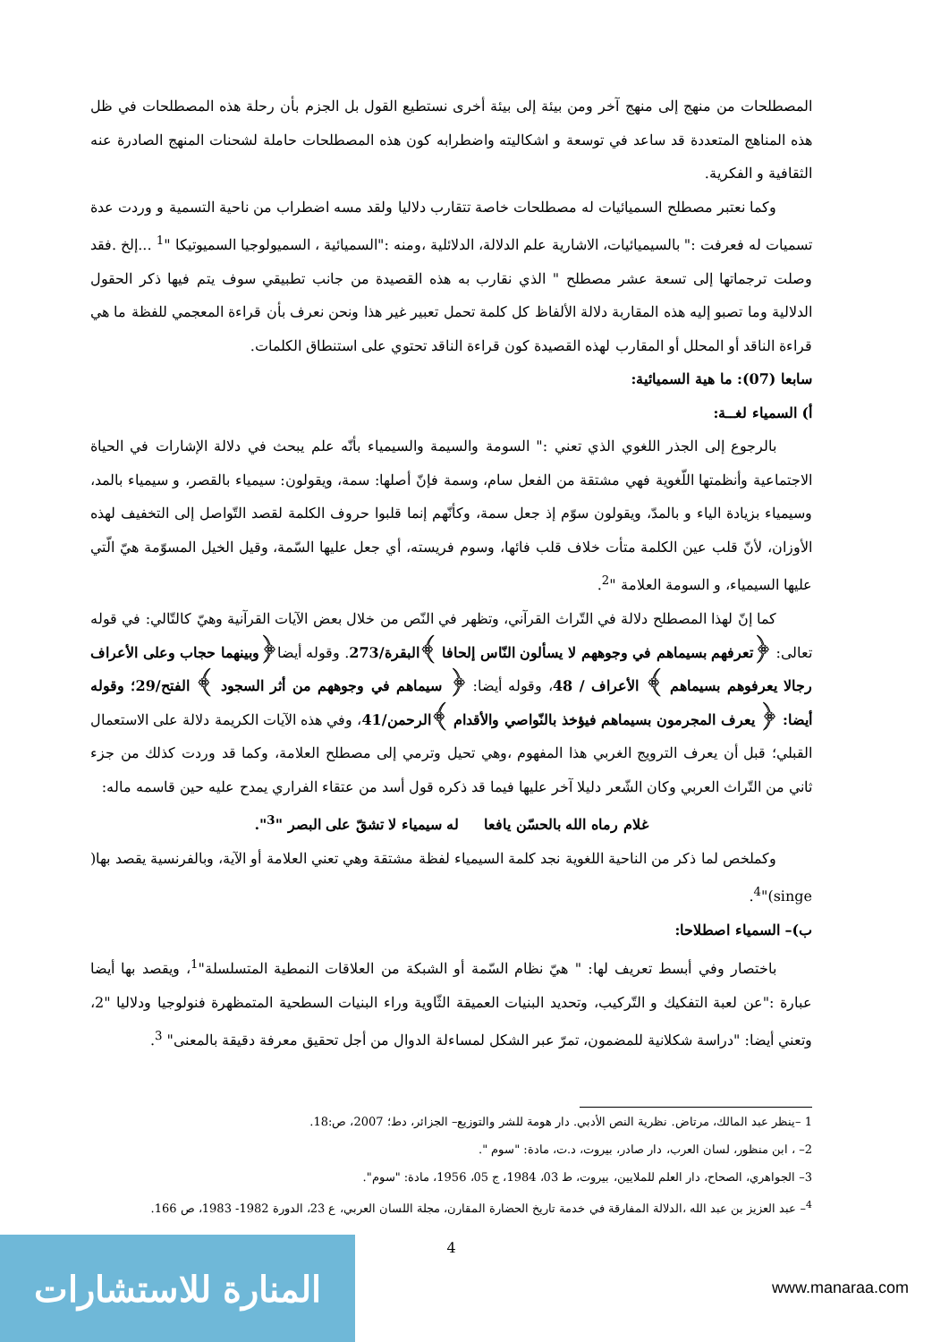المصطلحات من منهج إلى منهج آخر ومن بيئة إلى بيئة أخرى نستطيع القول بل الجزم بأن رحلة هذه المصطلحات في ظل هذه المناهج المتعددة قد ساعد في توسعة و اشكاليته واضطرابه كون هذه المصطلحات حاملة لشحنات المنهج الصادرة عنه الثقافية و الفكرية.
وكما نعتبر مصطلح السميائيات له مصطلحات خاصة تتقارب دلاليا ولقد مسه اضطراب من ناحية التسمية و وردت عدة تسميات له فعرفت :" بالسيميائيات، الاشارية علم الدلالة، الدلائلية ،ومنه :"السميائية ، السميولوجيا السميوتيكا "<sup>1</sup> ...إلخ .فقد وصلت ترجماتها إلى تسعة عشر مصطلح " الذي نقارب به هذه القصيدة من جانب تطبيقي سوف يتم فيها ذكر الحقول الدلالية وما تصبو إليه هذه المقاربة دلالة الألفاظ كل كلمة تحمل تعبير غير هذا ونحن نعرف بأن قراءة المعجمي للفظة ما هي قراءة الناقد أو المحلل أو المقارب لهذه القصيدة كون قراءة الناقد تحتوي على استنطاق الكلمات.
سابعا (07): ما هية السميائية:
أ) السمياء لغــة:
بالرجوع إلى الجذر اللغوي الذي تعني :" السومة والسيمة والسيمياء بأنّه علم يبحث في دلالة الإشارات في الحياة الاجتماعية وأنظمتها اللّغوية فهي مشتقة من الفعل سام، وسمة فإنّ أصلها: سمة، ويقولون: سيمياء بالقصر، و سيمياء بالمد، وسيمياء بزيادة الياء و بالمدّ، ويقولون سوّم إذ جعل سمة، وكأنّهم إنما قلبوا حروف الكلمة لقصد التّواصل إلى التخفيف لهذه الأوزان، لأنّ قلب عين الكلمة متأت خلاف قلب فائها، وسوم فريسته، أي جعل عليها السّمة، وقيل الخيل المسوّمة هيّ الّتي عليها السيمياء، و السومة العلامة "<sup>2</sup>.
كما إنّ لهذا المصطلح دلالة في التّراث القرآني، وتظهر في النّص من خلال بعض الآيات القرآنية وهيّ كالتّالي: في قوله تعالى: ﴿تعرفهم بسيماهم في وجوههم لا يسألون النّاس إلحافا ﴾البقرة/273. وقوله أيضا﴿وبينهما حجاب وعلى الأعراف رجالا يعرفوهم بسيماهم ﴾ الأعراف / 48، وقوله أيضا: ﴿ سيماهم في وجوههم من أثر السجود ﴾ الفتح/29؛ وقوله أيضا: ﴿ يعرف المجرمون بسيماهم فيؤخذ بالنّواصي والأقدام ﴾الرحمن/41، وفي هذه الآيات الكريمة دلالة على الاستعمال القبلي؛ قبل أن يعرف الترويج الغربي هذا المفهوم ،وهي تحيل وترمي إلى مصطلح العلامة، وكما قد وردت كذلك من جزء ثاني من التّراث العربي وكان الشّعر دليلا آخر عليها فيما قد ذكره قول أسد من عتقاء الفراري يمدح عليه حين قاسمه ماله:
غلام رماه الله بالحسّن يافعا له سيمياء لا تشقّ على البصر "<sup>3</sup>".
وكملخص لما ذكر من الناحية اللغوية نجد كلمة السيمياء لفظة مشتقة وهي تعني العلامة أو الآية، وبالفرنسية يقصد بها( singe)"<sup>4</sup>.
ب)– السمياء اصطلاحا:
باختصار وفي أبسط تعريف لها: " هيّ نظام السّمة أو الشبكة من العلاقات النمطية المتسلسلة"<sup>1</sup>، ويقصد بها أيضا عبارة :"عن لعبة التفكيك و التّركيب، وتحديد البنيات العميقة الثّاوية وراء البنيات السطحية المتمظهرة فنولوجيا ودلاليا "2، وتعني أيضا: "دراسة شكلانية للمضمون، تمرّ عبر الشكل لمساءلة الدوال من أجل تحقيق معرفة دقيقة بالمعنى" <sup>3</sup>.
1 –ينظر عبد المالك، مرتاض. نظرية النص الأدبي. دار هومة للشر والتوزيع– الجزائر، دط؛ 2007، ص:18.
2– ، ابن منظور، لسان العرب، دار صادر، بيروت، د.ت، مادة: "سوم ".
3– الجواهري، الصحاح، دار العلم للملايين، بيروت، ط 03، 1984، ج 05، 1956، مادة: "سوم".
<sup>4</sup>– عبد العزيز بن عبد الله ،الدلالة المفارقة في خدمة تاريخ الحضارة المقارن، مجلة اللسان العربي، ع 23، الدورة 1982- 1983، ص 166.
4
المنارة للاستشارات
www.manaraa.com